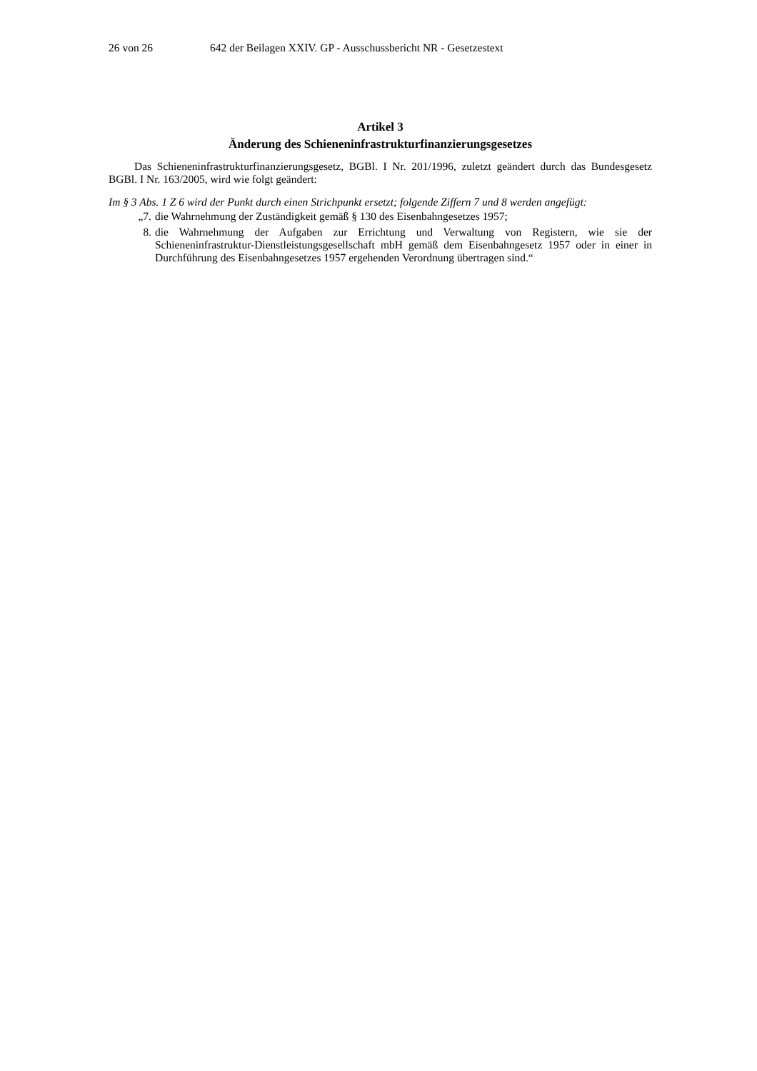26 von 26 642 der Beilagen XXIV. GP - Ausschussbericht NR - Gesetzestext
Artikel 3
Änderung des Schieneninfrastrukturfinanzierungsgesetzes
Das Schieneninfrastrukturfinanzierungsgesetz, BGBl. I Nr. 201/1996, zuletzt geändert durch das Bundesgesetz BGBl. I Nr. 163/2005, wird wie folgt geändert:
Im § 3 Abs. 1 Z 6 wird der Punkt durch einen Strichpunkt ersetzt; folgende Ziffern 7 und 8 werden angefügt:
„7. die Wahrnehmung der Zuständigkeit gemäß § 130 des Eisenbahngesetzes 1957;
8. die Wahrnehmung der Aufgaben zur Errichtung und Verwaltung von Registern, wie sie der Schieneninfrastruktur-Dienstleistungsgesellschaft mbH gemäß dem Eisenbahngesetz 1957 oder in einer in Durchführung des Eisenbahngesetzes 1957 ergehenden Verordnung übertragen sind.“